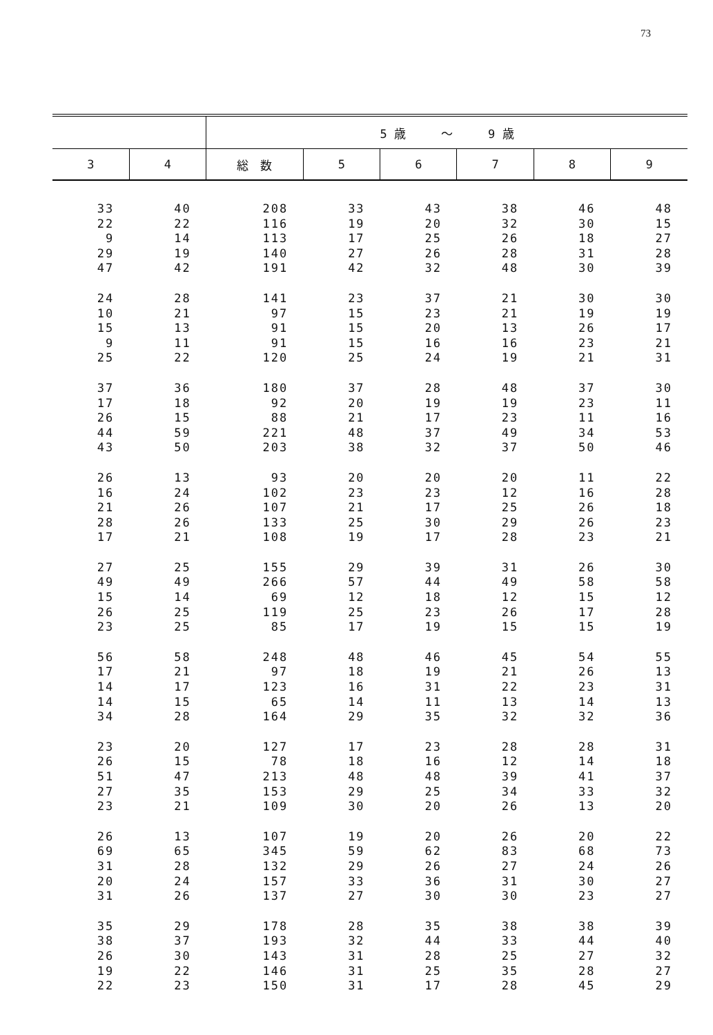73
| | | 5 歳 ～ 9 歳 | | | | | |
| --- | --- | --- | --- | --- | --- | --- | --- |
| 3 | 4 | 総 数 | 5 | 6 | 7 | 8 | 9 |
| 33 | 40 | 208 | 33 | 43 | 38 | 46 | 48 |
| 22 | 22 | 116 | 19 | 20 | 32 | 30 | 15 |
| 9 | 14 | 113 | 17 | 25 | 26 | 18 | 27 |
| 29 | 19 | 140 | 27 | 26 | 28 | 31 | 28 |
| 47 | 42 | 191 | 42 | 32 | 48 | 30 | 39 |
| 24 | 28 | 141 | 23 | 37 | 21 | 30 | 30 |
| 10 | 21 | 97 | 15 | 23 | 21 | 19 | 19 |
| 15 | 13 | 91 | 15 | 20 | 13 | 26 | 17 |
| 9 | 11 | 91 | 15 | 16 | 16 | 23 | 21 |
| 25 | 22 | 120 | 25 | 24 | 19 | 21 | 31 |
| 37 | 36 | 180 | 37 | 28 | 48 | 37 | 30 |
| 17 | 18 | 92 | 20 | 19 | 19 | 23 | 11 |
| 26 | 15 | 88 | 21 | 17 | 23 | 11 | 16 |
| 44 | 59 | 221 | 48 | 37 | 49 | 34 | 53 |
| 43 | 50 | 203 | 38 | 32 | 37 | 50 | 46 |
| 26 | 13 | 93 | 20 | 20 | 20 | 11 | 22 |
| 16 | 24 | 102 | 23 | 23 | 12 | 16 | 28 |
| 21 | 26 | 107 | 21 | 17 | 25 | 26 | 18 |
| 28 | 26 | 133 | 25 | 30 | 29 | 26 | 23 |
| 17 | 21 | 108 | 19 | 17 | 28 | 23 | 21 |
| 27 | 25 | 155 | 29 | 39 | 31 | 26 | 30 |
| 49 | 49 | 266 | 57 | 44 | 49 | 58 | 58 |
| 15 | 14 | 69 | 12 | 18 | 12 | 15 | 12 |
| 26 | 25 | 119 | 25 | 23 | 26 | 17 | 28 |
| 23 | 25 | 85 | 17 | 19 | 15 | 15 | 19 |
| 56 | 58 | 248 | 48 | 46 | 45 | 54 | 55 |
| 17 | 21 | 97 | 18 | 19 | 21 | 26 | 13 |
| 14 | 17 | 123 | 16 | 31 | 22 | 23 | 31 |
| 14 | 15 | 65 | 14 | 11 | 13 | 14 | 13 |
| 34 | 28 | 164 | 29 | 35 | 32 | 32 | 36 |
| 23 | 20 | 127 | 17 | 23 | 28 | 28 | 31 |
| 26 | 15 | 78 | 18 | 16 | 12 | 14 | 18 |
| 51 | 47 | 213 | 48 | 48 | 39 | 41 | 37 |
| 27 | 35 | 153 | 29 | 25 | 34 | 33 | 32 |
| 23 | 21 | 109 | 30 | 20 | 26 | 13 | 20 |
| 26 | 13 | 107 | 19 | 20 | 26 | 20 | 22 |
| 69 | 65 | 345 | 59 | 62 | 83 | 68 | 73 |
| 31 | 28 | 132 | 29 | 26 | 27 | 24 | 26 |
| 20 | 24 | 157 | 33 | 36 | 31 | 30 | 27 |
| 31 | 26 | 137 | 27 | 30 | 30 | 23 | 27 |
| 35 | 29 | 178 | 28 | 35 | 38 | 38 | 39 |
| 38 | 37 | 193 | 32 | 44 | 33 | 44 | 40 |
| 26 | 30 | 143 | 31 | 28 | 25 | 27 | 32 |
| 19 | 22 | 146 | 31 | 25 | 35 | 28 | 27 |
| 22 | 23 | 150 | 31 | 17 | 28 | 45 | 29 |